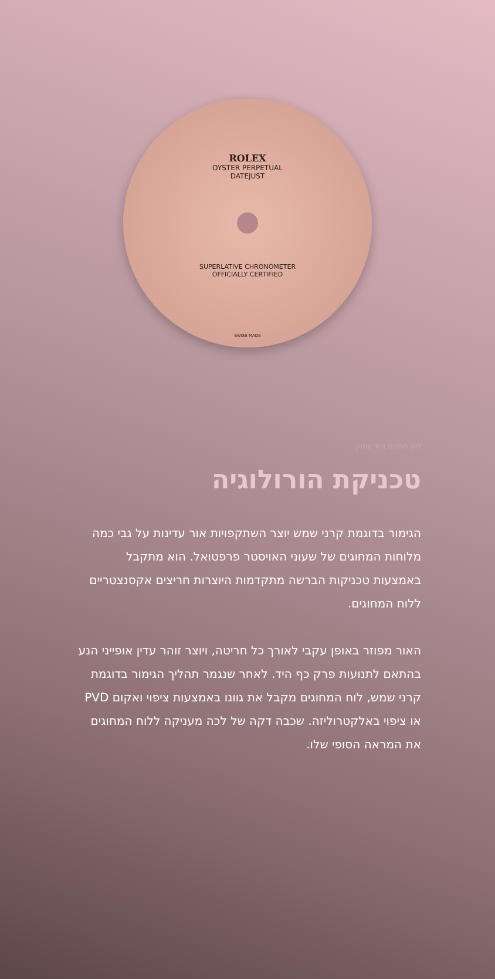ROLEX
OYSTER PERPETUAL
DATEJUST
SUPERLATIVE CHRONOMETER
OFFICIALLY CERTIFIED
SWISS MADE
לוח מחוגים ורוד סמוק
טכניקת הורולוגיה
הגימור בדוגמת קרני שמש יוצר השתקפויות אור עדינות על גבי כמה מלוחות המחוגים של שעוני האויסטר פרפטואל. הוא מתקבל באמצעות טכניקות הברשה מתקדמות היוצרות חריצים אקסנצטריים ללוח המחוגים.
האור מפוזר באופן עקבי לאורך כל חריטה, ויוצר זוהר עדין אופייני הנע בהתאם לתנועות פרק כף היד. לאחר שנגמר תהליך הגימור בדוגמת קרני שמש, לוח המחוגים מקבל את גוונו באמצעות ציפוי ואקום PVD או ציפוי באלקטרוליזה. שכבה דקה של לכה מעניקה ללוח המחוגים את המראה הסופי שלו.